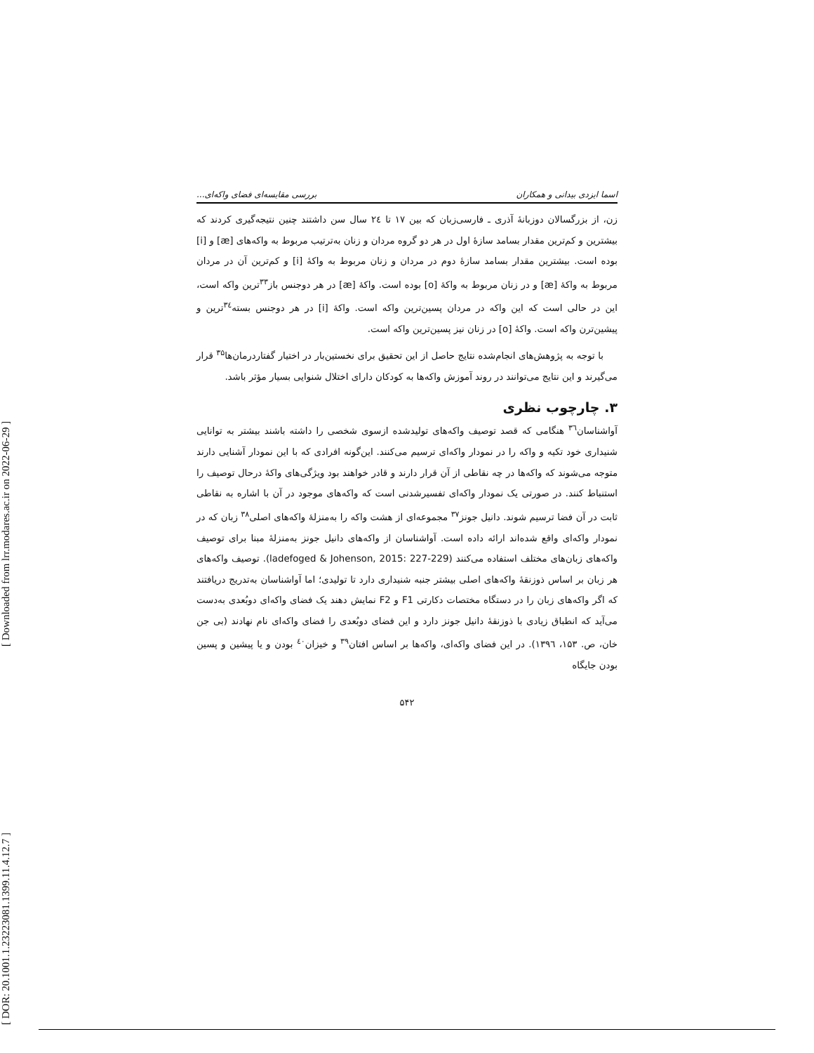[ DOR: 20.1001.1.23223081.1399.11.4.12.7 ] [ Downloaded from lrr.modares.ac.ir on 2022-06-29 ]
اسما ایزدی بیدانی و همکاران بررسی مقایسه‌ای فضای واکه‌ای...
زن، از بزرگسالان دوزبانهٔ آذری ـ فارسی‌زبان که بین ۱۷ تا ۲٤ سال سن داشتند چنین نتیجه‌گیری کردند که بیشترین و کم‌ترین مقدار بسامد سازهٔ اول در هر دو گروه مردان و زنان به‌ترتیب مربوط به واکه‌های [æ] و [i] بوده است. بیشترین مقدار بسامد سازهٔ دوم در مردان و زنان مربوط به واکهٔ [i] و کم‌ترین آن در مردان مربوط به واکهٔ [æ] و در زنان مربوط به واکهٔ [o] بوده است. واکهٔ [æ] در هر دوجنس باز<sup>۳۳</sup>ترین واکه است، این در حالی است که این واکه در مردان پسین‌ترین واکه است. واکهٔ [i] در هر دوجنس بسته<sup>۳٤</sup>ترین و پیشین‌ترن واکه است. واکهٔ [o] در زنان نیز پسین‌ترین واکه است.
با توجه به پژوهش‌های انجام‌شده نتایج حاصل از این تحقیق برای نخستین‌بار در اختیار گفتاردرمان‌ها<sup>۳۵</sup> قرار می‌گیرند و این نتایج می‌توانند در روند آموزش واکه‌ها به کودکان دارای اختلال شنوایی بسیار مؤثر باشد.
۳. چارچوب نظری
آواشناسان<sup>۳٦</sup> هنگامی که قصد توصیف واکه‌های تولیدشده ازسوی شخصی را داشته باشند بیشتر به توانایی شنیداری خود تکیه و واکه را در نمودار واکه‌ای ترسیم می‌کنند. این‌گونه افرادی که با این نمودار آشنایی دارند متوجه می‌شوند که واکه‌ها در چه نقاطی از آن قرار دارند و قادر خواهند بود ویژگی‌های واکهٔ درحال توصیف را استنباط کنند. در صورتی یک نمودار واکه‌ای تفسیرشدنی است که واکه‌های موجود در آن با اشاره به نقاطی ثابت در آن فضا ترسیم شوند. دانیل جونز<sup>۳۷</sup> مجموعه‌ای از هشت واکه را به‌منزلهٔ واکه‌های اصلی<sup>۳۸</sup> زبان که در نمودار واکه‌ای واقع شده‌اند ارائه داده است. آواشناسان از واکه‌های دانیل جونز به‌منزلهٔ مبنا برای توصیف واکه‌های زبان‌های مختلف استفاده می‌کنند (ladefoged & Johenson, 2015: 227-229). توصیف واکه‌های هر زبان بر اساس ذوزنقهٔ واکه‌های اصلی بیشتر جنبه شنیداری دارد تا تولیدی؛ اما آواشناسان به‌تدریج دریافتند که اگر واکه‌های زبان را در دستگاه مختصات دکارتی F1 و F2 نمایش دهند یک فضای واکه‌ای دوبُعدی به‌دست می‌آید که انطباق زیادی با ذوزنقهٔ دانیل جونز دارد و این فضای دوبُعدی را فضای واکه‌ای نام نهادند (بی جن خان، ص. ۱۵۳، ۱۳۹٦). در این فضای واکه‌ای، واکه‌ها بر اساس افتان<sup>۳۹</sup> و خیزان<sup>٤٠</sup> بودن و یا پیشین و پسین بودن جایگاه
۵۴۲